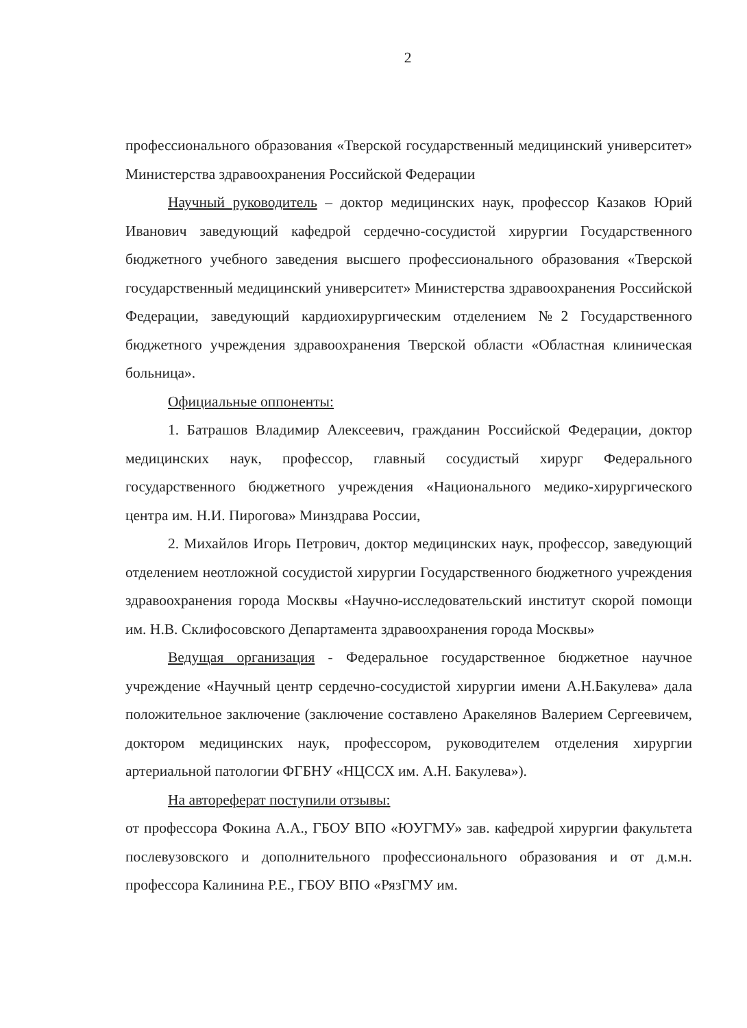2
профессионального образования «Тверской государственный медицинский университет» Министерства здравоохранения Российской Федерации
Научный руководитель – доктор медицинских наук, профессор Казаков Юрий Иванович заведующий кафедрой сердечно-сосудистой хирургии Государственного бюджетного учебного заведения высшего профессионального образования «Тверской государственный медицинский университет» Министерства здравоохранения Российской Федерации, заведующий кардиохирургическим отделением №2 Государственного бюджетного учреждения здравоохранения Тверской области «Областная клиническая больница».
Официальные оппоненты:
1. Батрашов Владимир Алексеевич, гражданин Российской Федерации, доктор медицинских наук, профессор, главный сосудистый хирург Федерального государственного бюджетного учреждения «Национального медико-хирургического центра им. Н.И. Пирогова» Минздрава России,
2. Михайлов Игорь Петрович, доктор медицинских наук, профессор, заведующий отделением неотложной сосудистой хирургии Государственного бюджетного учреждения здравоохранения города Москвы «Научно-исследовательский институт скорой помощи им. Н.В. Склифосовского Департамента здравоохранения города Москвы»
Ведущая организация - Федеральное государственное бюджетное научное учреждение «Научный центр сердечно-сосудистой хирургии имени А.Н.Бакулева» дала положительное заключение (заключение составлено Аракелянов Валерием Сергеевичем, доктором медицинских наук, профессором, руководителем отделения хирургии артериальной патологии ФГБНУ «НЦССХ им. А.Н. Бакулева»).
На автореферат поступили отзывы:
от профессора Фокина А.А., ГБОУ ВПО «ЮУГМУ» зав. кафедрой хирургии факультета послевузовского и дополнительного профессионального образования и от д.м.н. профессора Калинина Р.Е., ГБОУ ВПО «РязГМУ им.